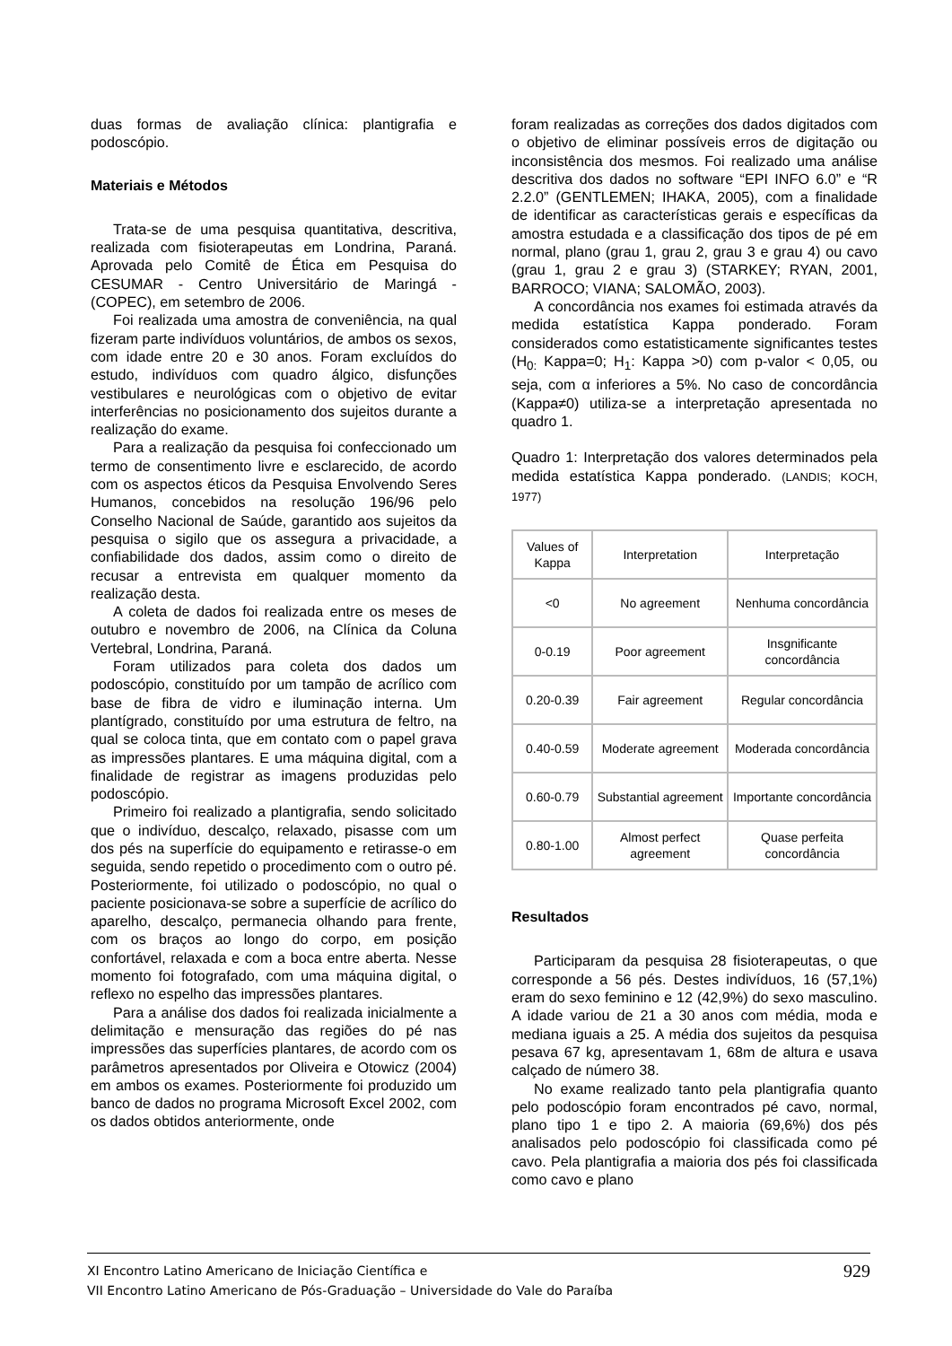duas formas de avaliação clínica: plantigrafia e podoscópio.
Materiais e Métodos
Trata-se de uma pesquisa quantitativa, descritiva, realizada com fisioterapeutas em Londrina, Paraná. Aprovada pelo Comitê de Ética em Pesquisa do CESUMAR - Centro Universitário de Maringá - (COPEC), em setembro de 2006.
Foi realizada uma amostra de conveniência, na qual fizeram parte indivíduos voluntários, de ambos os sexos, com idade entre 20 e 30 anos. Foram excluídos do estudo, indivíduos com quadro álgico, disfunções vestibulares e neurológicas com o objetivo de evitar interferências no posicionamento dos sujeitos durante a realização do exame.
Para a realização da pesquisa foi confeccionado um termo de consentimento livre e esclarecido, de acordo com os aspectos éticos da Pesquisa Envolvendo Seres Humanos, concebidos na resolução 196/96 pelo Conselho Nacional de Saúde, garantido aos sujeitos da pesquisa o sigilo que os assegura a privacidade, a confiabilidade dos dados, assim como o direito de recusar a entrevista em qualquer momento da realização desta.
A coleta de dados foi realizada entre os meses de outubro e novembro de 2006, na Clínica da Coluna Vertebral, Londrina, Paraná.
Foram utilizados para coleta dos dados um podoscópio, constituído por um tampão de acrílico com base de fibra de vidro e iluminação interna. Um plantígrado, constituído por uma estrutura de feltro, na qual se coloca tinta, que em contato com o papel grava as impressões plantares. E uma máquina digital, com a finalidade de registrar as imagens produzidas pelo podoscópio.
Primeiro foi realizado a plantigrafia, sendo solicitado que o indivíduo, descalço, relaxado, pisasse com um dos pés na superfície do equipamento e retirasse-o em seguida, sendo repetido o procedimento com o outro pé. Posteriormente, foi utilizado o podoscópio, no qual o paciente posicionava-se sobre a superfície de acrílico do aparelho, descalço, permanecia olhando para frente, com os braços ao longo do corpo, em posição confortável, relaxada e com a boca entre aberta. Nesse momento foi fotografado, com uma máquina digital, o reflexo no espelho das impressões plantares.
Para a análise dos dados foi realizada inicialmente a delimitação e mensuração das regiões do pé nas impressões das superfícies plantares, de acordo com os parâmetros apresentados por Oliveira e Otowicz (2004) em ambos os exames. Posteriormente foi produzido um banco de dados no programa Microsoft Excel 2002, com os dados obtidos anteriormente, onde
foram realizadas as correções dos dados digitados com o objetivo de eliminar possíveis erros de digitação ou inconsistência dos mesmos. Foi realizado uma análise descritiva dos dados no software “EPI INFO 6.0” e “R 2.2.0” (GENTLEMEN; IHAKA, 2005), com a finalidade de identificar as características gerais e específicas da amostra estudada e a classificação dos tipos de pé em normal, plano (grau 1, grau 2, grau 3 e grau 4) ou cavo (grau 1, grau 2 e grau 3) (STARKEY; RYAN, 2001, BARROCO; VIANA; SALOMÃO, 2003).
A concordância nos exames foi estimada através da medida estatística Kappa ponderado. Foram considerados como estatisticamente significantes testes (H<sub>0:</sub> Kappa=0; H<sub>1</sub>: Kappa >0) com p-valor < 0,05, ou seja, com α inferiores a 5%. No caso de concordância (Kappa≠0) utiliza-se a interpretação apresentada no quadro 1.
Quadro 1: Interpretação dos valores determinados pela medida estatística Kappa ponderado. (LANDIS; KOCH, 1977)
| Values of Kappa | Interpretation | Interpretação |
| --- | --- | --- |
| <0 | No agreement | Nenhuma concordância |
| 0-0.19 | Poor agreement | Insgnificante concordância |
| 0.20-0.39 | Fair agreement | Regular concordância |
| 0.40-0.59 | Moderate agreement | Moderada concordância |
| 0.60-0.79 | Substantial agreement | Importante concordância |
| 0.80-1.00 | Almost perfect agreement | Quase perfeita concordância |
Resultados
Participaram da pesquisa 28 fisioterapeutas, o que corresponde a 56 pés. Destes indivíduos, 16 (57,1%) eram do sexo feminino e 12 (42,9%) do sexo masculino. A idade variou de 21 a 30 anos com média, moda e mediana iguais a 25. A média dos sujeitos da pesquisa pesava 67 kg, apresentavam 1, 68m de altura e usava calçado de número 38.
No exame realizado tanto pela plantigrafia quanto pelo podoscópio foram encontrados pé cavo, normal, plano tipo 1 e tipo 2. A maioria (69,6%) dos pés analisados pelo podoscópio foi classificada como pé cavo. Pela plantigrafia a maioria dos pés foi classificada como cavo e plano
929 XI Encontro Latino Americano de Iniciação Científica e
VII Encontro Latino Americano de Pós-Graduação – Universidade do Vale do Paraíba